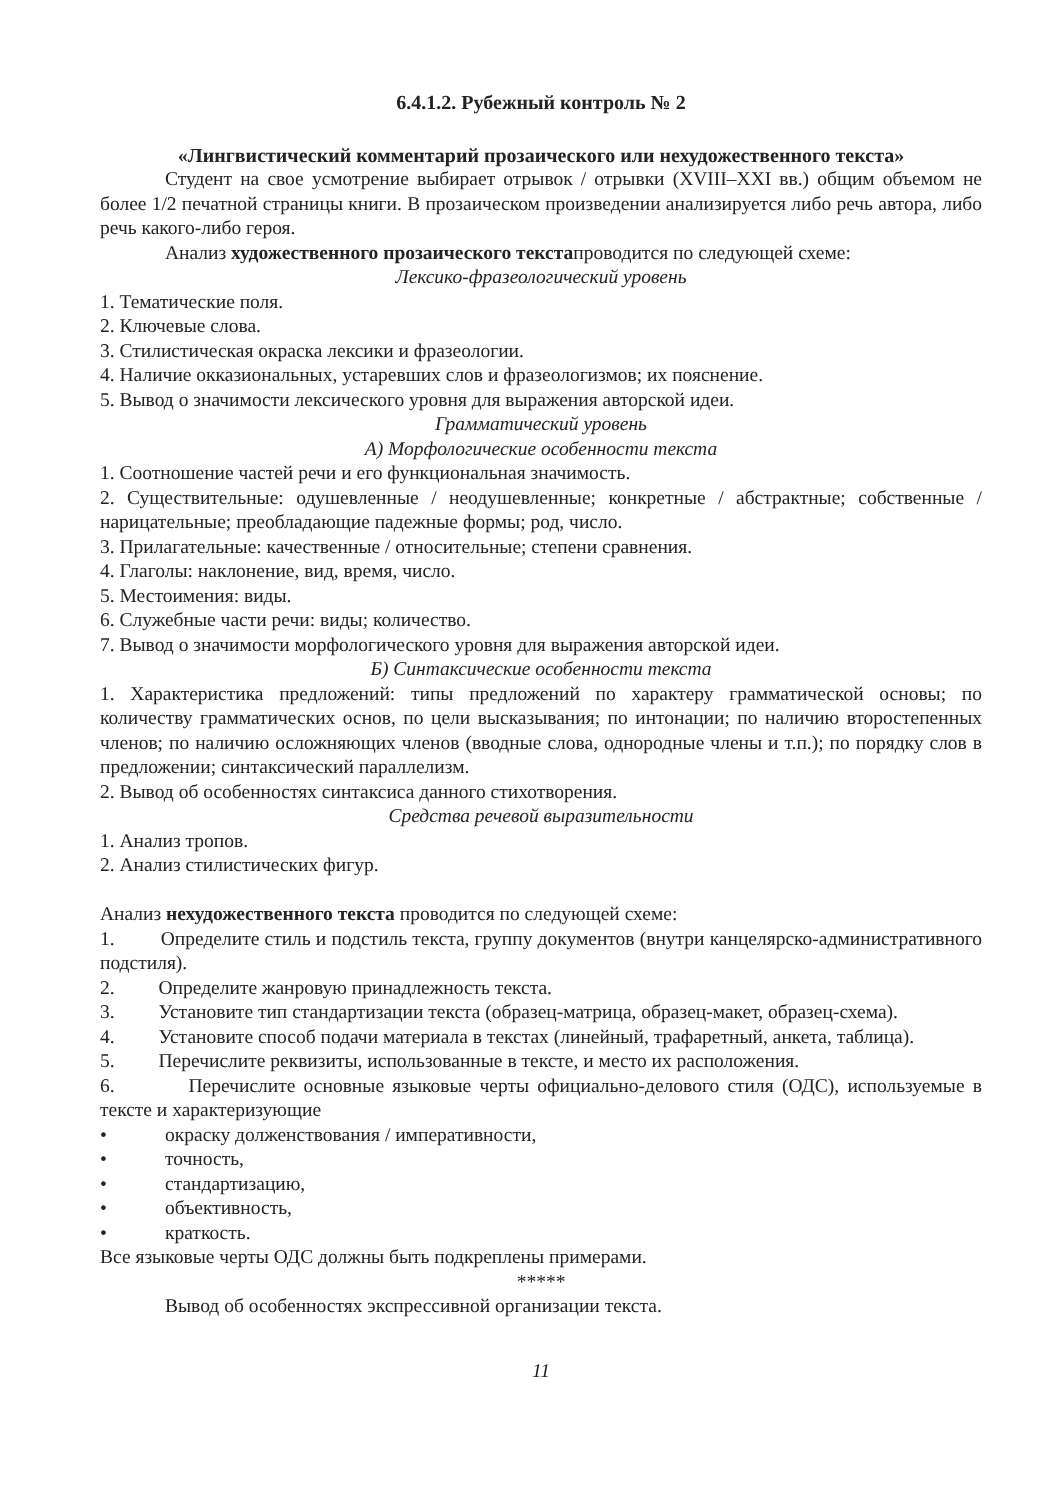6.4.1.2. Рубежный контроль № 2
«Лингвистический комментарий прозаического или нехудожественного текста»
Студент на свое усмотрение выбирает отрывок / отрывки (XVIII–XXI вв.) общим объемом не более 1/2 печатной страницы книги. В прозаическом произведении анализируется либо речь автора, либо речь какого-либо героя.
Анализ художественного прозаического текстапроводится по следующей схеме:
Лексико-фразеологический уровень
1. Тематические поля.
2. Ключевые слова.
3. Стилистическая окраска лексики и фразеологии.
4. Наличие окказиональных, устаревших слов и фразеологизмов; их пояснение.
5. Вывод о значимости лексического уровня для выражения авторской идеи.
Грамматический уровень
А) Морфологические особенности текста
1. Соотношение частей речи и его функциональная значимость.
2. Существительные: одушевленные / неодушевленные; конкретные / абстрактные; собственные / нарицательные; преобладающие падежные формы; род, число.
3. Прилагательные: качественные / относительные; степени сравнения.
4. Глаголы: наклонение, вид, время, число.
5. Местоимения: виды.
6. Служебные части речи: виды; количество.
7. Вывод о значимости морфологического уровня для выражения авторской идеи.
Б) Синтаксические особенности текста
1. Характеристика предложений: типы предложений по характеру грамматической основы; по количеству грамматических основ, по цели высказывания; по интонации; по наличию второстепенных членов; по наличию осложняющих членов (вводные слова, однородные члены и т.п.); по порядку слов в предложении; синтаксический параллелизм.
2. Вывод об особенностях синтаксиса данного стихотворения.
Средства речевой выразительности
1. Анализ тропов.
2. Анализ стилистических фигур.
Анализ нехудожественного текста проводится по следующей схеме:
1. Определите стиль и подстиль текста, группу документов (внутри канцелярско-административного подстиля).
2. Определите жанровую принадлежность текста.
3. Установите тип стандартизации текста (образец-матрица, образец-макет, образец-схема).
4. Установите способ подачи материала в текстах (линейный, трафаретный, анкета, таблица).
5. Перечислите реквизиты, использованные в тексте, и место их расположения.
6. Перечислите основные языковые черты официально-делового стиля (ОДС), используемые в тексте и характеризующие
• окраску долженствования / императивности,
• точность,
• стандартизацию,
• объективность,
• краткость.
Все языковые черты ОДС должны быть подкреплены примерами.
*****
Вывод об особенностях экспрессивной организации текста.
11